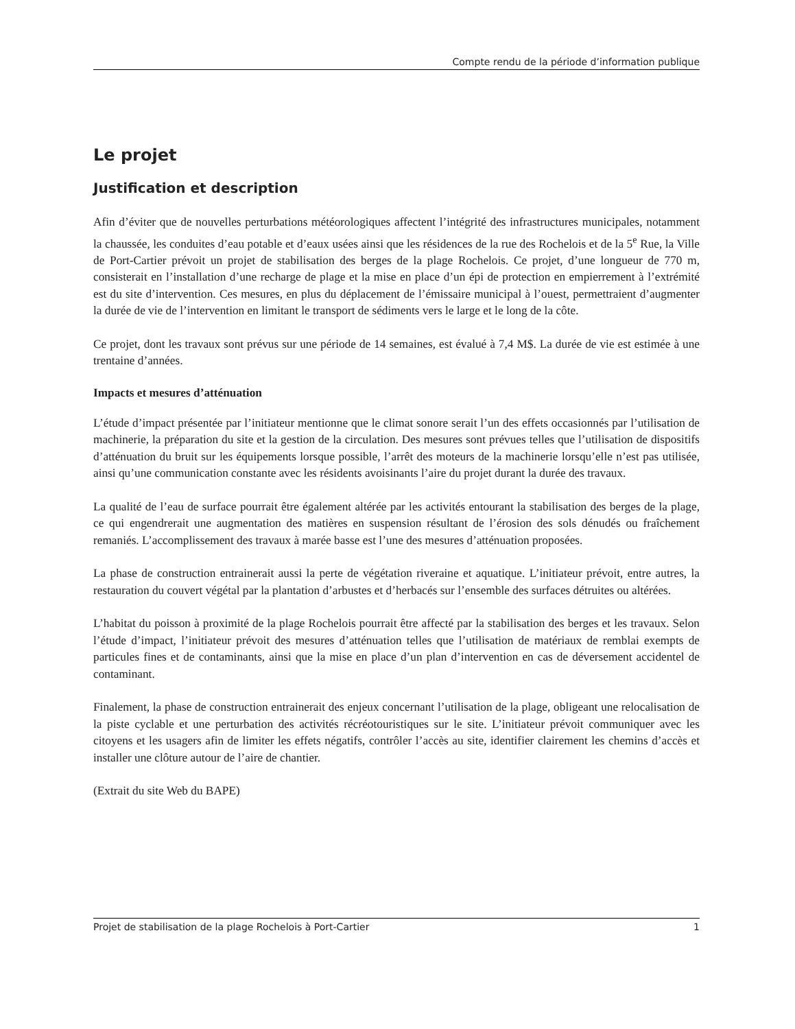Compte rendu de la période d’information publique
Le projet
Justification et description
Afin d’éviter que de nouvelles perturbations météorologiques affectent l’intégrité des infrastructures municipales, notamment la chaussée, les conduites d’eau potable et d’eaux usées ainsi que les résidences de la rue des Rochelois et de la 5<sup>e</sup> Rue, la Ville de Port-Cartier prévoit un projet de stabilisation des berges de la plage Rochelois. Ce projet, d’une longueur de 770 m, consisterait en l’installation d’une recharge de plage et la mise en place d’un épi de protection en empierrement à l’extrémité est du site d’intervention. Ces mesures, en plus du déplacement de l’émissaire municipal à l’ouest, permettraient d’augmenter la durée de vie de l’intervention en limitant le transport de sédiments vers le large et le long de la côte.
Ce projet, dont les travaux sont prévus sur une période de 14 semaines, est évalué à 7,4 M$. La durée de vie est estimée à une trentaine d’années.
Impacts et mesures d’atténuation
L’étude d’impact présentée par l’initiateur mentionne que le climat sonore serait l’un des effets occasionnés par l’utilisation de machinerie, la préparation du site et la gestion de la circulation. Des mesures sont prévues telles que l’utilisation de dispositifs d’atténuation du bruit sur les équipements lorsque possible, l’arrêt des moteurs de la machinerie lorsqu’elle n’est pas utilisée, ainsi qu’une communication constante avec les résidents avoisinants l’aire du projet durant la durée des travaux.
La qualité de l’eau de surface pourrait être également altérée par les activités entourant la stabilisation des berges de la plage, ce qui engendrerait une augmentation des matières en suspension résultant de l’érosion des sols dénudés ou fraîchement remaniés. L’accomplissement des travaux à marée basse est l’une des mesures d’atténuation proposées.
La phase de construction entrainerait aussi la perte de végétation riveraine et aquatique. L’initiateur prévoit, entre autres, la restauration du couvert végétal par la plantation d’arbustes et d’herbacés sur l’ensemble des surfaces détruites ou altérées.
L’habitat du poisson à proximité de la plage Rochelois pourrait être affecté par la stabilisation des berges et les travaux. Selon l’étude d’impact, l’initiateur prévoit des mesures d’atténuation telles que l’utilisation de matériaux de remblai exempts de particules fines et de contaminants, ainsi que la mise en place d’un plan d’intervention en cas de déversement accidentel de contaminant.
Finalement, la phase de construction entrainerait des enjeux concernant l’utilisation de la plage, obligeant une relocalisation de la piste cyclable et une perturbation des activités récréotouristiques sur le site. L’initiateur prévoit communiquer avec les citoyens et les usagers afin de limiter les effets négatifs, contrôler l’accès au site, identifier clairement les chemins d’accès et installer une clôture autour de l’aire de chantier.
(Extrait du site Web du BAPE)
Projet de stabilisation de la plage Rochelois à Port-Cartier 1